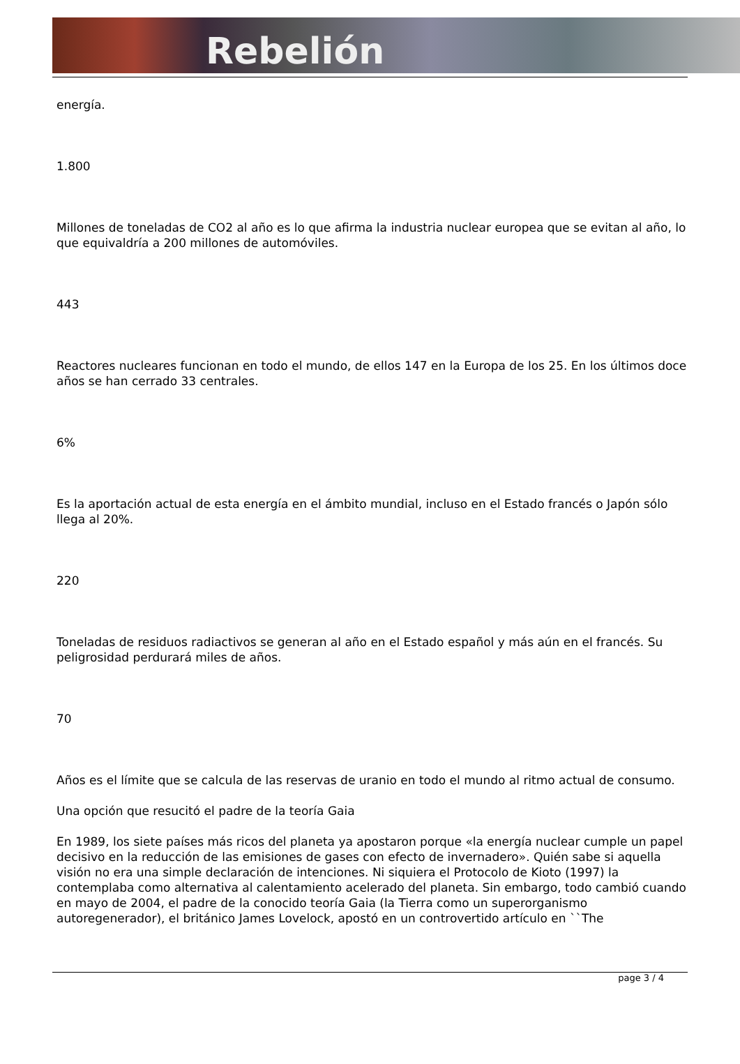Rebelión
energía.
1.800
Millones de toneladas de CO2 al año es lo que afirma la industria nuclear europea que se evitan al año, lo que equivaldría a 200 millones de automóviles.
443
Reactores nucleares funcionan en todo el mundo, de ellos 147 en la Europa de los 25. En los últimos doce años se han cerrado 33 centrales.
6%
Es la aportación actual de esta energía en el ámbito mundial, incluso en el Estado francés o Japón sólo llega al 20%.
220
Toneladas de residuos radiactivos se generan al año en el Estado español y más aún en el francés. Su peligrosidad perdurará miles de años.
70
Años es el límite que se calcula de las reservas de uranio en todo el mundo al ritmo actual de consumo.
Una opción que resucitó el padre de la teoría Gaia
En 1989, los siete países más ricos del planeta ya apostaron porque «la energía nuclear cumple un papel decisivo en la reducción de las emisiones de gases con efecto de invernadero». Quién sabe si aquella visión no era una simple declaración de intenciones. Ni siquiera el Protocolo de Kioto (1997) la contemplaba como alternativa al calentamiento acelerado del planeta. Sin embargo, todo cambió cuando en mayo de 2004, el padre de la conocido teoría Gaia (la Tierra como un superorganismo autoregenerador), el británico James Lovelock, apostó en un controvertido artículo en ``The
page 3 / 4